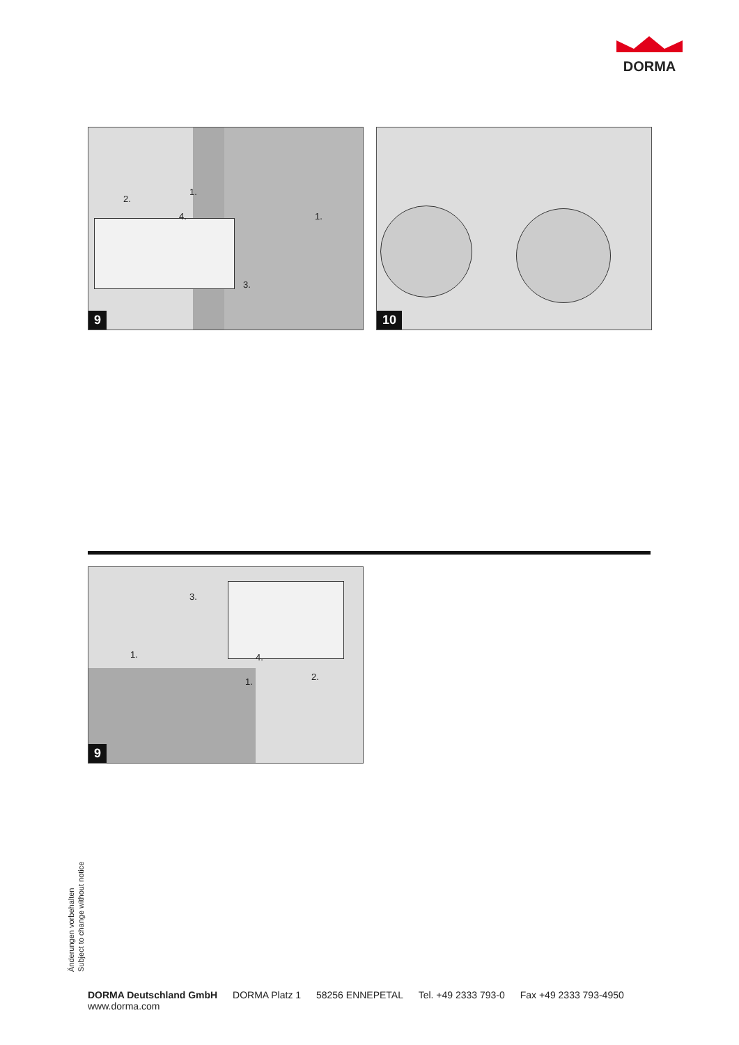DORMA
1.
2.
4. 1.
3.
9
10
3.
1. 4.
1. 2.
9
Änderungen vorbehalten
Subject to change without notice
DORMA Deutschland GmbH DORMA Platz 1 58256 ENNEPETAL Tel. +49 2333 793-0 Fax +49 2333 793-4950
www.dorma.com